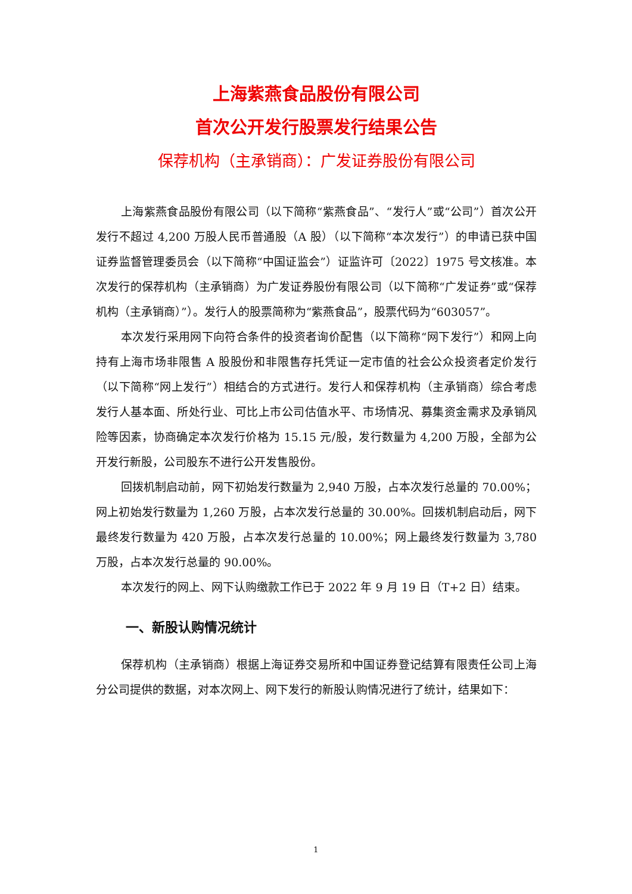上海紫燕食品股份有限公司
首次公开发行股票发行结果公告
保荐机构（主承销商）：广发证券股份有限公司
上海紫燕食品股份有限公司（以下简称“紫燕食品”、“发行人”或“公司”）首次公开发行不超过 4,200 万股人民币普通股（A 股）（以下简称“本次发行”）的申请已获中国证券监督管理委员会（以下简称“中国证监会”）证监许可〔2022〕1975 号文核准。本次发行的保荐机构（主承销商）为广发证券股份有限公司（以下简称“广发证券”或“保荐机构（主承销商）”）。发行人的股票简称为“紫燕食品”，股票代码为“603057”。
本次发行采用网下向符合条件的投资者询价配售（以下简称“网下发行”）和网上向持有上海市场非限售 A 股股份和非限售存托凭证一定市值的社会公众投资者定价发行（以下简称“网上发行”）相结合的方式进行。发行人和保荐机构（主承销商）综合考虑发行人基本面、所处行业、可比上市公司估值水平、市场情况、募集资金需求及承销风险等因素，协商确定本次发行价格为 15.15 元/股，发行数量为 4,200 万股，全部为公开发行新股，公司股东不进行公开发售股份。
回拨机制启动前，网下初始发行数量为 2,940 万股，占本次发行总量的 70.00%；网上初始发行数量为 1,260 万股，占本次发行总量的 30.00%。回拨机制启动后，网下最终发行数量为 420 万股，占本次发行总量的 10.00%；网上最终发行数量为 3,780 万股，占本次发行总量的 90.00%。
本次发行的网上、网下认购缴款工作已于 2022 年 9 月 19 日（T+2 日）结束。
一、新股认购情况统计
保荐机构（主承销商）根据上海证券交易所和中国证券登记结算有限责任公司上海分公司提供的数据，对本次网上、网下发行的新股认购情况进行了统计，结果如下：
1